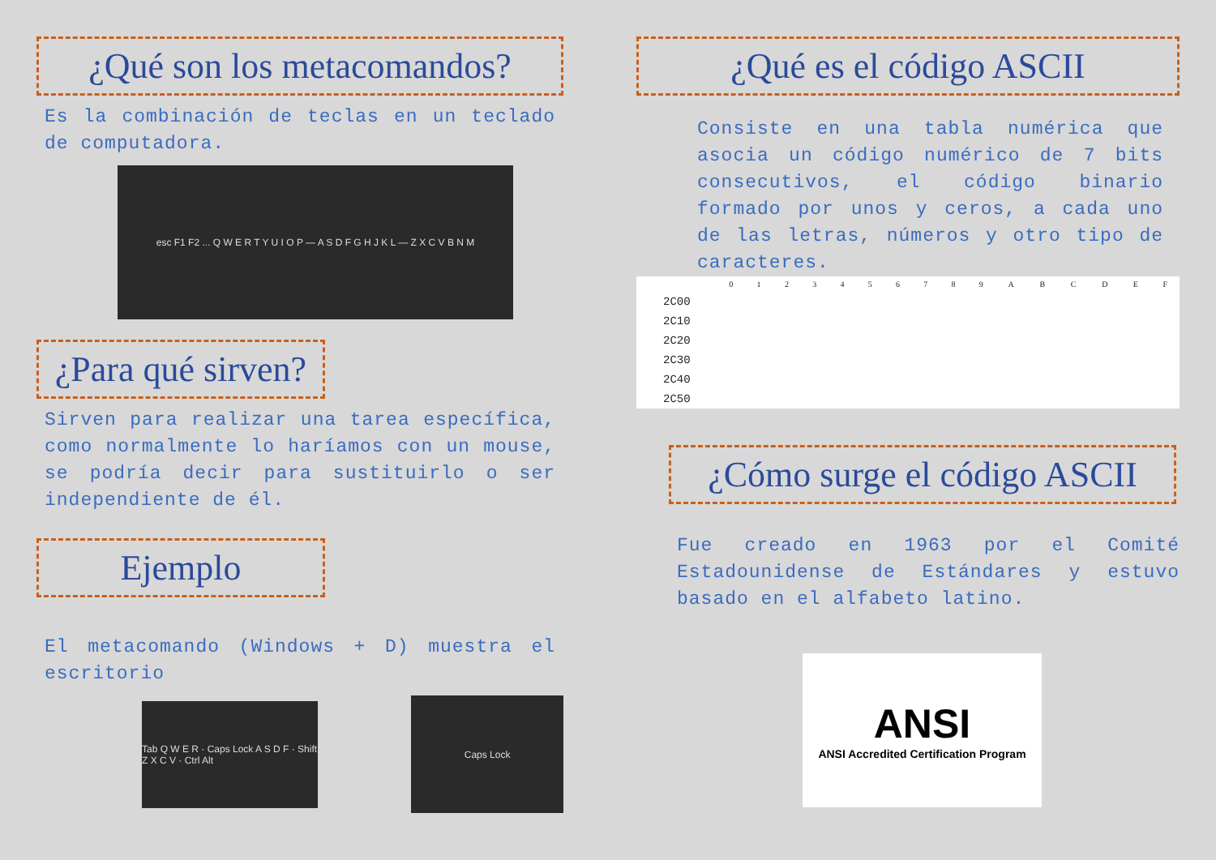¿Qué son los metacomandos?
Es la combinación de teclas en un teclado de computadora.
esc F1 F2 ... Q W E R T Y U I O P — A S D F G H J K L — Z X C V B N M
¿Para qué sirven?
Sirven para realizar una tarea específica, como normalmente lo haríamos con un mouse, se podría decir para sustituirlo o ser independiente de él.
Ejemplo
El metacomando (Windows + D) muestra el escritorio
Tab Q W E R · Caps Lock A S D F · Shift Z X C V · Ctrl Alt
Caps Lock
¿Qué es el código ASCII
Consiste en una tabla numérica que asocia un código numérico de 7 bits consecutivos, el código binario formado por unos y ceros, a cada uno de las letras, números y otro tipo de caracteres.
| | 0 | 1 | 2 | 3 | 4 | 5 | 6 | 7 | 8 | 9 | A | B | C | D | E | F |
| --- | --- | --- | --- | --- | --- | --- | --- | --- | --- | --- | --- | --- | --- | --- | --- | --- |
| 2C00 | | | | | | | | | | | | | | | | |
| 2C10 | | | | | | | | | | | | | | | | |
| 2C20 | | | | | | | | | | | | | | | | |
| 2C30 | | | | | | | | | | | | | | | | |
| 2C40 | | | | | | | | | | | | | | | | |
| 2C50 | | | | | | | | | | | | | | | | |
¿Cómo surge el código ASCII
Fue creado en 1963 por el Comité Estadounidense de Estándares y estuvo basado en el alfabeto latino.
ANSI
ANSI Accredited Certification Program